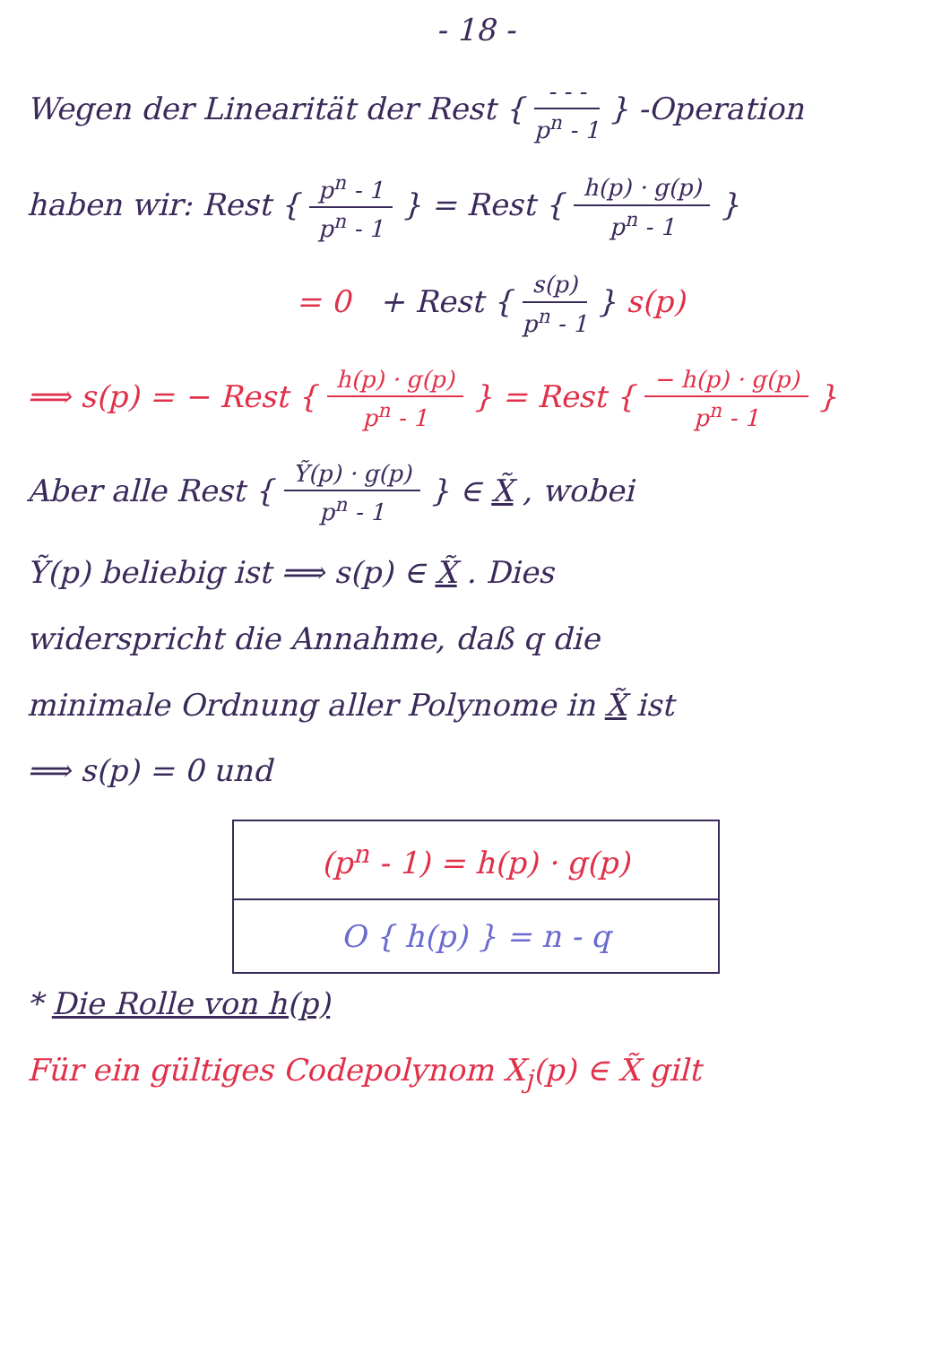- 18 -
Wegen der Linearität der Rest { - - - p<sup>n</sup> - 1 } -Operation
haben wir: Rest { p<sup>n</sup> - 1 p<sup>n</sup> - 1 } = Rest { h(p) · g(p) p<sup>n</sup> - 1 }
= 0 + Rest { s(p) p<sup>n</sup> - 1 } s(p)
⟹ s(p) = − Rest { h(p) · g(p) p<sup>n</sup> - 1 } = Rest { − h(p) · g(p) p<sup>n</sup> - 1 }
Aber alle Rest { Ỹ(p) · g(p) p<sup>n</sup> - 1 } ∈ X̃ , wobei
Ỹ(p) beliebig ist ⟹ s(p) ∈ X̃ . Dies
widerspricht die Annahme, daß q die
minimale Ordnung aller Polynome in X̃ ist
⟹ s(p) = 0 und
(p<sup>n</sup> - 1) = h(p) · g(p)
O { h(p) } = n - q
* Die Rolle von h(p)
Für ein gültiges Codepolynom X<sub>j</sub>(p) ∈ X̃ gilt